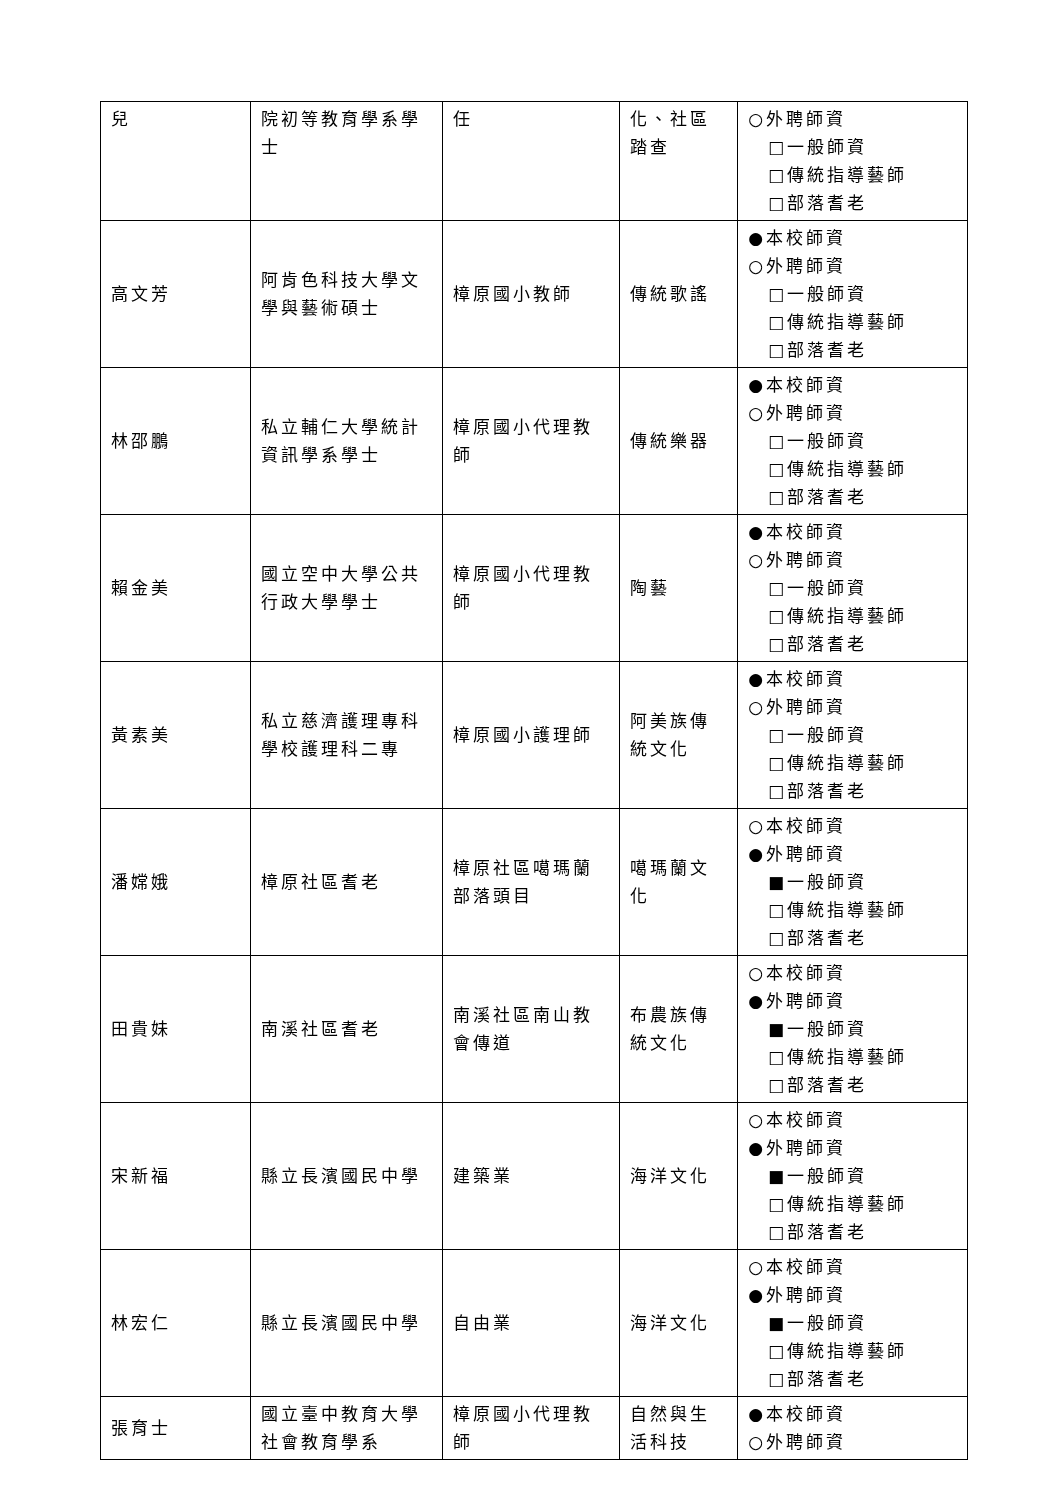| 兒 | 院初等教育學系學士 | 任 | 化、社區踏查 | ○外聘師資 □一般師資 □傳統指導藝師 □部落耆老 |
| 高文芳 | 阿肯色科技大學文學與藝術碩士 | 樟原國小教師 | 傳統歌謠 | ●本校師資 ○外聘師資 □一般師資 □傳統指導藝師 □部落耆老 |
| 林邵鵬 | 私立輔仁大學統計資訊學系學士 | 樟原國小代理教師 | 傳統樂器 | ●本校師資 ○外聘師資 □一般師資 □傳統指導藝師 □部落耆老 |
| 賴金美 | 國立空中大學公共行政大學學士 | 樟原國小代理教師 | 陶藝 | ●本校師資 ○外聘師資 □一般師資 □傳統指導藝師 □部落耆老 |
| 黃素美 | 私立慈濟護理專科學校護理科二專 | 樟原國小護理師 | 阿美族傳統文化 | ●本校師資 ○外聘師資 □一般師資 □傳統指導藝師 □部落耆老 |
| 潘嫦娥 | 樟原社區耆老 | 樟原社區噶瑪蘭部落頭目 | 噶瑪蘭文化 | ○本校師資 ●外聘師資 ■一般師資 □傳統指導藝師 □部落耆老 |
| 田貴妹 | 南溪社區耆老 | 南溪社區南山教會傳道 | 布農族傳統文化 | ○本校師資 ●外聘師資 ■一般師資 □傳統指導藝師 □部落耆老 |
| 宋新福 | 縣立長濱國民中學 | 建築業 | 海洋文化 | ○本校師資 ●外聘師資 ■一般師資 □傳統指導藝師 □部落耆老 |
| 林宏仁 | 縣立長濱國民中學 | 自由業 | 海洋文化 | ○本校師資 ●外聘師資 ■一般師資 □傳統指導藝師 □部落耆老 |
| 張育士 | 國立臺中教育大學社會教育學系 | 樟原國小代理教師 | 自然與生活科技 | ●本校師資 ○外聘師資 |